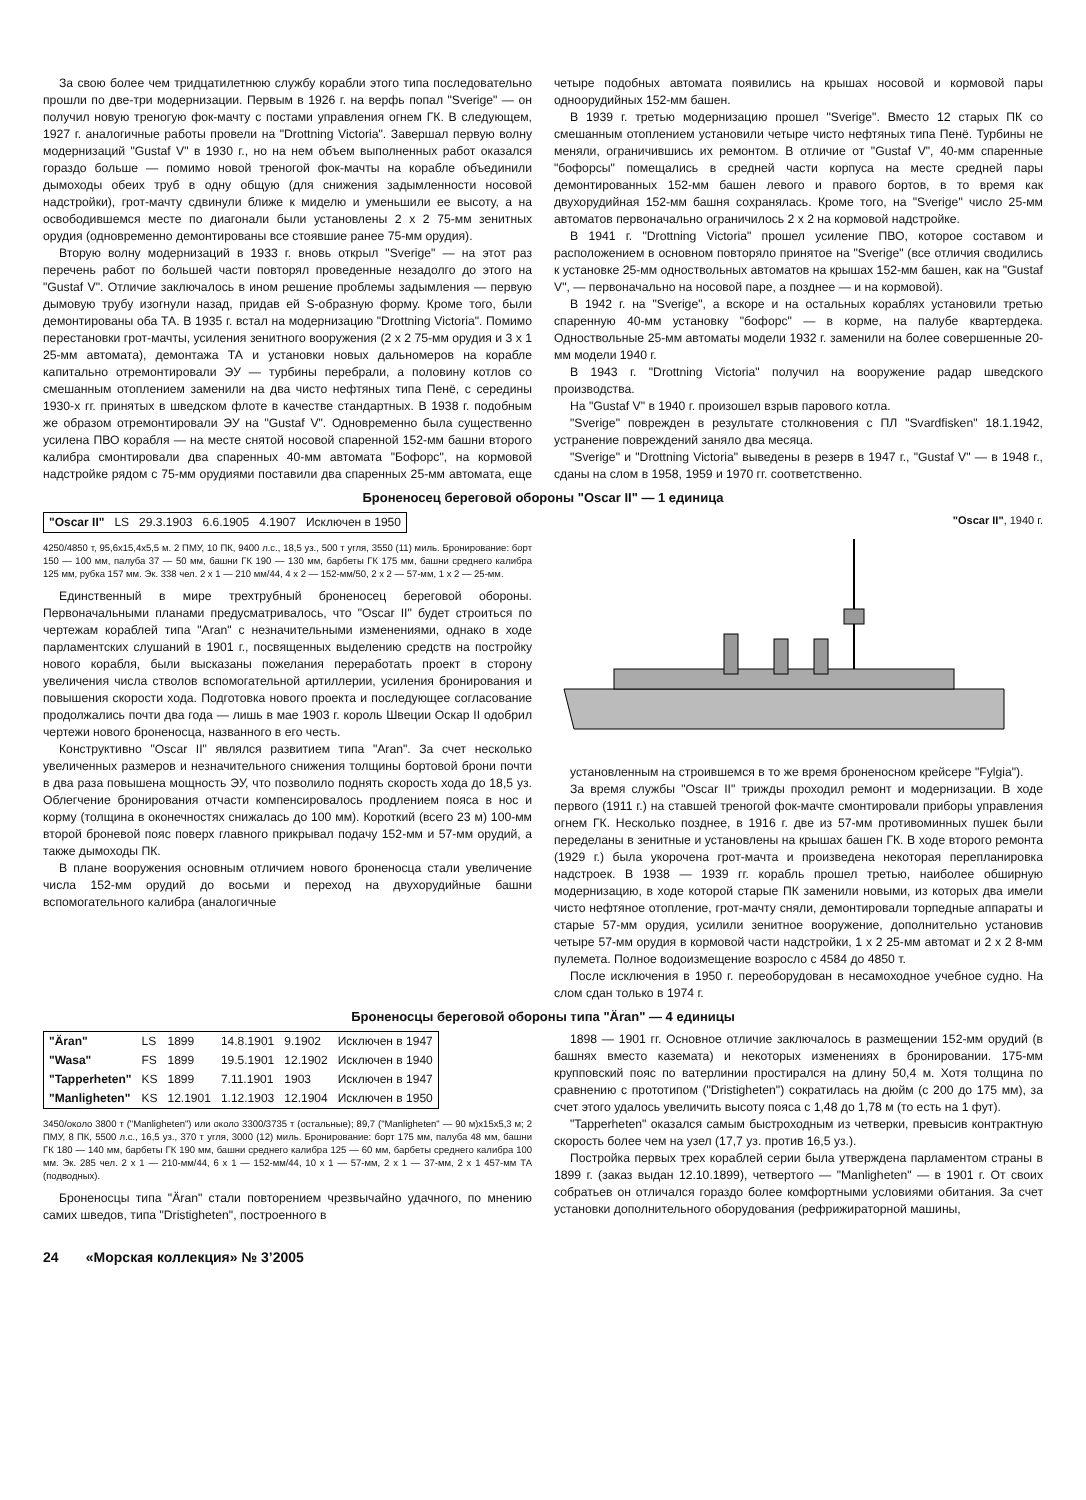За свою более чем тридцатилетнюю службу корабли этого типа последовательно прошли по две-три модернизации. Первым в 1926 г. на верфь попал "Sverige" — он получил новую треногую фок-мачту с постами управления огнем ГК. В следующем, 1927 г. аналогичные работы провели на "Drottning Victoria". Завершал первую волну модернизаций "Gustaf V" в 1930 г., но на нем объем выполненных работ оказался гораздо больше — помимо новой треногой фок-мачты на корабле объединили дымоходы обеих труб в одну общую (для снижения задымленности носовой надстройки), грот-мачту сдвинули ближе к миделю и уменьшили ее высоту, а на освободившемся месте по диагонали были установлены 2 x 2 75-мм зенитных орудия (одновременно демонтированы все стоявшие ранее 75-мм орудия).
Вторую волну модернизаций в 1933 г. вновь открыл "Sverige" — на этот раз перечень работ по большей части повторял проведенные незадолго до этого на "Gustaf V". Отличие заключалось в ином решение проблемы задымления — первую дымовую трубу изогнули назад, придав ей S-образную форму. Кроме того, были демонтированы оба ТА. В 1935 г. встал на модернизацию "Drottning Victoria". Помимо перестановки грот-мачты, усиления зенитного вооружения (2 x 2 75-мм орудия и 3 x 1 25-мм автомата), демонтажа ТА и установки новых дальномеров на корабле капитально отремонтировали ЭУ — турбины перебрали, а половину котлов со смешанным отоплением заменили на два чисто нефтяных типа Пенё, с середины 1930-х гг. принятых в шведском флоте в качестве стандартных. В 1938 г. подобным же образом отремонтировали ЭУ на "Gustaf V". Одновременно была существенно усилена ПВО корабля — на месте снятой носовой спаренной 152-мм башни второго калибра смонтировали два спаренных 40-мм автомата "Бофорс", на кормовой надстройке рядом с 75-мм орудиями поставили два спаренных 25-мм автомата, еще четыре подобных автомата появились на крышах носовой и кормовой пары одноорудийных 152-мм башен.
В 1939 г. третью модернизацию прошел "Sverige". Вместо 12 старых ПК со смешанным отоплением установили четыре чисто нефтяных типа Пенё. Турбины не меняли, ограничившись их ремонтом. В отличие от "Gustaf V", 40-мм спаренные "бофорсы" помещались в средней части корпуса на месте средней пары демонтированных 152-мм башен левого и правого бортов, в то время как двухорудийная 152-мм башня сохранялась. Кроме того, на "Sverige" число 25-мм автоматов первоначально ограничилось 2 x 2 на кормовой надстройке.
В 1941 г. "Drottning Victoria" прошел усиление ПВО, которое составом и расположением в основном повторяло принятое на "Sverige" (все отличия сводились к установке 25-мм одноствольных автоматов на крышах 152-мм башен, как на "Gustaf V", — первоначально на носовой паре, а позднее — и на кормовой).
В 1942 г. на "Sverige", а вскоре и на остальных кораблях установили третью спаренную 40-мм установку "бофорс" — в корме, на палубе квартердека. Одноствольные 25-мм автоматы модели 1932 г. заменили на более совершенные 20-мм модели 1940 г.
В 1943 г. "Drottning Victoria" получил на вооружение радар шведского производства.
На "Gustaf V" в 1940 г. произошел взрыв парового котла.
"Sverige" поврежден в результате столкновения с ПЛ "Svardfisken" 18.1.1942, устранение повреждений заняло два месяца.
"Sverige" и "Drottning Victoria" выведены в резерв в 1947 г., "Gustaf V" — в 1948 г., сданы на слом в 1958, 1959 и 1970 гг. соответственно.
Броненосец береговой обороны "Oscar II" — 1 единица
| "Oscar II" | LS | 29.3.1903 | 6.6.1905 | 4.1907 | Исключен в 1950 |
4250/4850 т, 95,6x15,4x5,5 м. 2 ПМУ, 10 ПК, 9400 л.с., 18,5 уз., 500 т угля, 3550 (11) миль. Бронирование: борт 150 — 100 мм, палуба 37 — 50 мм, башни ГК 190 — 130 мм, барбеты ГК 175 мм, башни среднего калибра 125 мм, рубка 157 мм. Эк. 338 чел. 2 x 1 — 210 мм/44, 4 x 2 — 152-мм/50, 2 x 2 — 57-мм, 1 x 2 — 25-мм.
Единственный в мире трехтрубный броненосец береговой обороны. Первоначальными планами предусматривалось, что "Oscar II" будет строиться по чертежам кораблей типа "Aran" с незначительными изменениями, однако в ходе парламентских слушаний в 1901 г., посвященных выделению средств на постройку нового корабля, были высказаны пожелания переработать проект в сторону увеличения числа стволов вспомогательной артиллерии, усиления бронирования и повышения скорости хода. Подготовка нового проекта и последующее согласование продолжались почти два года — лишь в мае 1903 г. король Швеции Оскар II одобрил чертежи нового броненосца, названного в его честь.
Конструктивно "Oscar II" являлся развитием типа "Aran". За счет несколько увеличенных размеров и незначительного снижения толщины бортовой брони почти в два раза повышена мощность ЭУ, что позволило поднять скорость хода до 18,5 уз. Облегчение бронирования отчасти компенсировалось продлением пояса в нос и корму (толщина в оконечностях снижалась до 100 мм). Короткий (всего 23 м) 100-мм второй броневой пояс поверх главного прикрывал подачу 152-мм и 57-мм орудий, а также дымоходы ПК.
В плане вооружения основным отличием нового броненосца стали увеличение числа 152-мм орудий до восьми и переход на двухорудийные башни вспомогательного калибра (аналогичные
"Oscar II", 1940 г.
установленным на строившемся в то же время броненосном крейсере "Fylgia").
За время службы "Oscar II" трижды проходил ремонт и модернизации. В ходе первого (1911 г.) на ставшей треногой фок-мачте смонтировали приборы управления огнем ГК. Несколько позднее, в 1916 г. две из 57-мм противоминных пушек были переделаны в зенитные и установлены на крышах башен ГК. В ходе второго ремонта (1929 г.) была укорочена грот-мачта и произведена некоторая перепланировка надстроек. В 1938 — 1939 гг. корабль прошел третью, наиболее обширную модернизацию, в ходе которой старые ПК заменили новыми, из которых два имели чисто нефтяное отопление, грот-мачту сняли, демонтировали торпедные аппараты и старые 57-мм орудия, усилили зенитное вооружение, дополнительно установив четыре 57-мм орудия в кормовой части надстройки, 1 x 2 25-мм автомат и 2 x 2 8-мм пулемета. Полное водоизмещение возросло с 4584 до 4850 т.
После исключения в 1950 г. переоборудован в несамоходное учебное судно. На слом сдан только в 1974 г.
Броненосцы береговой обороны типа "Äran" — 4 единицы
| "Äran" | LS | 1899 | 14.8.1901 | 9.1902 | Исключен в 1947 |
| "Wasa" | FS | 1899 | 19.5.1901 | 12.1902 | Исключен в 1940 |
| "Tapperheten" | KS | 1899 | 7.11.1901 | 1903 | Исключен в 1947 |
| "Manligheten" | KS | 12.1901 | 1.12.1903 | 12.1904 | Исключен в 1950 |
3450/около 3800 т ("Manligheten") или около 3300/3735 т (остальные); 89,7 ("Manligheten" — 90 м)x15x5,3 м; 2 ПМУ, 8 ПК, 5500 л.с., 16,5 уз., 370 т угля, 3000 (12) миль. Бронирование: борт 175 мм, палуба 48 мм, башни ГК 180 — 140 мм, барбеты ГК 190 мм, башни среднего калибра 125 — 60 мм, барбеты среднего калибра 100 мм. Эк. 285 чел. 2 x 1 — 210-мм/44, 6 x 1 — 152-мм/44, 10 x 1 — 57-мм, 2 x 1 — 37-мм, 2 x 1 457-мм ТА (подводных).
Броненосцы типа "Äran" стали повторением чрезвычайно удачного, по мнению самих шведов, типа "Dristigheten", построенного в
1898 — 1901 гг. Основное отличие заключалось в размещении 152-мм орудий (в башнях вместо каземата) и некоторых изменениях в бронировании. 175-мм крупповский пояс по ватерлинии простирался на длину 50,4 м. Хотя толщина по сравнению с прототипом ("Dristigheten") сократилась на дюйм (с 200 до 175 мм), за счет этого удалось увеличить высоту пояса с 1,48 до 1,78 м (то есть на 1 фут).
"Tapperheten" оказался самым быстроходным из четверки, превысив контрактную скорость более чем на узел (17,7 уз. против 16,5 уз.).
Постройка первых трех кораблей серии была утверждена парламентом страны в 1899 г. (заказ выдан 12.10.1899), четвертого — "Manligheten" — в 1901 г. От своих собратьев он отличался гораздо более комфортными условиями обитания. За счет установки дополнительного оборудования (рефрижираторной машины,
24 «Морская коллекция» № 3’2005